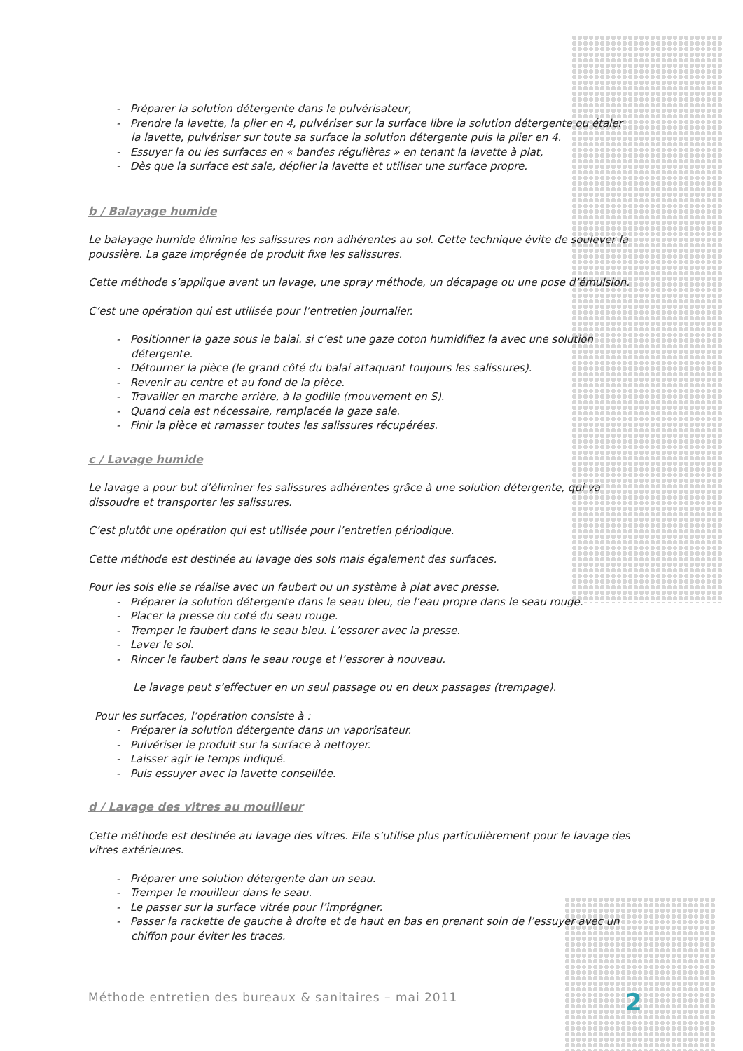- Préparer la solution détergente dans le pulvérisateur,
- Prendre la lavette, la plier en 4, pulvériser sur la surface libre la solution détergente ou étaler la lavette, pulvériser sur toute sa surface la solution détergente puis la plier en 4.
- Essuyer la ou les surfaces en « bandes régulières » en tenant la lavette à plat,
- Dès que la surface est sale, déplier la lavette et utiliser une surface propre.
b / Balayage humide
Le balayage humide élimine les salissures non adhérentes au sol. Cette technique évite de soulever la poussière. La gaze imprégnée de produit fixe les salissures.
Cette méthode s’applique avant un lavage, une spray méthode, un décapage ou une pose d’émulsion.
C’est une opération qui est utilisée pour l’entretien journalier.
- Positionner la gaze sous le balai. si c’est une gaze coton humidifiez la avec une solution détergente.
- Détourner la pièce (le grand côté du balai attaquant toujours les salissures).
- Revenir au centre et au fond de la pièce.
- Travailler en marche arrière, à la godille (mouvement en S).
- Quand cela est nécessaire, remplacée la gaze sale.
- Finir la pièce et ramasser toutes les salissures récupérées.
c / Lavage humide
Le lavage a pour but d’éliminer les salissures adhérentes grâce à une solution détergente, qui va dissoudre et transporter les salissures.
C’est plutôt une opération qui est utilisée pour l’entretien périodique.
Cette méthode est destinée au lavage des sols mais également des surfaces.
Pour les sols elle se réalise avec un faubert ou un système à plat avec presse.
- Préparer la solution détergente dans le seau bleu, de l’eau propre dans le seau rouge.
- Placer la presse du coté du seau rouge.
- Tremper le faubert dans le seau bleu. L’essorer avec la presse.
- Laver le sol.
- Rincer le faubert dans le seau rouge et l’essorer à nouveau.
Le lavage peut s’effectuer en un seul passage ou en deux passages (trempage).
Pour les surfaces, l’opération consiste à :
- Préparer la solution détergente dans un vaporisateur.
- Pulvériser le produit sur la surface à nettoyer.
- Laisser agir le temps indiqué.
- Puis essuyer avec la lavette conseillée.
d / Lavage des vitres au mouilleur
Cette méthode est destinée au lavage des vitres. Elle s’utilise plus particulièrement pour le lavage des vitres extérieures.
- Préparer une solution détergente dan un seau.
- Tremper le mouilleur dans le seau.
- Le passer sur la surface vitrée pour l’imprégner.
- Passer la rackette de gauche à droite et de haut en bas en prenant soin de l’essuyer avec un chiffon pour éviter les traces.
Méthode entretien des bureaux & sanitaires – mai 2011
2